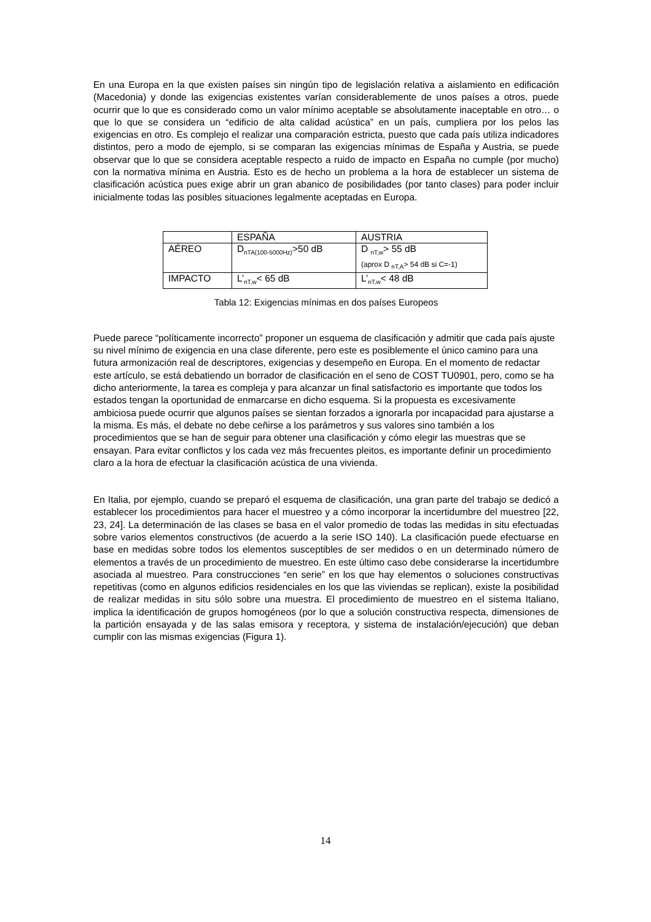En una Europa en la que existen países sin ningún tipo de legislación relativa a aislamiento en edificación (Macedonia) y donde las exigencias existentes varían considerablemente de unos países a otros, puede ocurrir que lo que es considerado como un valor mínimo aceptable se absolutamente inaceptable en otro… o que lo que se considera un “edificio de alta calidad acústica” en un país, cumpliera por los pelos las exigencias en otro. Es complejo el realizar una comparación estricta, puesto que cada país utiliza indicadores distintos, pero a modo de ejemplo, si se comparan las exigencias mínimas de España y Austria, se puede observar que lo que se considera aceptable respecto a ruido de impacto en España no cumple (por mucho) con la normativa mínima en Austria. Esto es de hecho un problema a la hora de establecer un sistema de clasificación acústica pues exige abrir un gran abanico de posibilidades (por tanto clases) para poder incluir inicialmente todas las posibles situaciones legalmente aceptadas en Europa.
| | ESPAÑA | AUSTRIA |
| AÉREO | D<sub>nTA(100-5000Hz)</sub>>50 dB | D <sub>nT,w</sub>> 55 dB (aprox D <sub>nT,A</sub>> 54 dB si C=-1) |
| IMPACTO | L’<sub>nT,w</sub>< 65 dB | L’<sub>nT,w</sub>< 48 dB |
Tabla 12: Exigencias mínimas en dos países Europeos
Puede parece “políticamente incorrecto” proponer un esquema de clasificación y admitir que cada país ajuste su nivel mínimo de exigencia en una clase diferente, pero este es posiblemente el único camino para una futura armonización real de descriptores, exigencias y desempeño en Europa. En el momento de redactar este artículo, se está debatiendo un borrador de clasificación en el seno de COST TU0901, pero, como se ha dicho anteriormente, la tarea es compleja y para alcanzar un final satisfactorio es importante que todos los estados tengan la oportunidad de enmarcarse en dicho esquema. Si la propuesta es excesivamente ambiciosa puede ocurrir que algunos países se sientan forzados a ignorarla por incapacidad para ajustarse a la misma. Es más, el debate no debe ceñirse a los parámetros y sus valores sino también a los procedimientos que se han de seguir para obtener una clasificación y cómo elegir las muestras que se ensayan. Para evitar conflictos y los cada vez más frecuentes pleitos, es importante definir un procedimiento claro a la hora de efectuar la clasificación acústica de una vivienda.
En Italia, por ejemplo, cuando se preparó el esquema de clasificación, una gran parte del trabajo se dedicó a establecer los procedimientos para hacer el muestreo y a cómo incorporar la incertidumbre del muestreo [22, 23, 24]. La determinación de las clases se basa en el valor promedio de todas las medidas in situ efectuadas sobre varios elementos constructivos (de acuerdo a la serie ISO 140). La clasificación puede efectuarse en base en medidas sobre todos los elementos susceptibles de ser medidos o en un determinado número de elementos a través de un procedimiento de muestreo. En este último caso debe considerarse la incertidumbre asociada al muestreo. Para construcciones “en serie” en los que hay elementos o soluciones constructivas repetitivas (como en algunos edificios residenciales en los que las viviendas se replican), existe la posibilidad de realizar medidas in situ sólo sobre una muestra. El procedimiento de muestreo en el sistema Italiano, implica la identificación de grupos homogéneos (por lo que a solución constructiva respecta, dimensiones de la partición ensayada y de las salas emisora y receptora, y sistema de instalación/ejecución) que deban cumplir con las mismas exigencias (Figura 1).
14